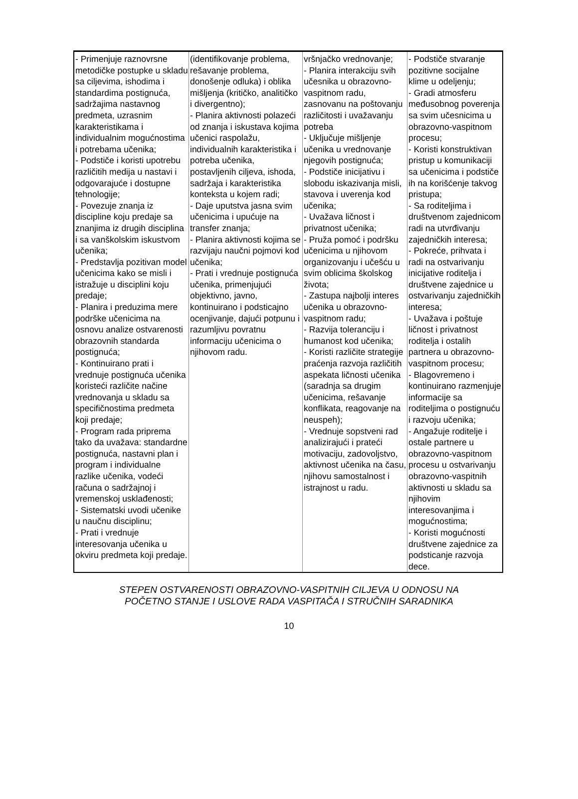| - Primenjuje raznovrsne metodičke postupke u skladu sa ciljevima, ishodima i standardima postignuća, sadržajima nastavnog predmeta, uzrasnim karakteristikama i individualnim mogućnostima i potrebama učenika; - Podstiče i koristi upotrebu različitih medija u nastavi i odgovarajuće i dostupne tehnologije; - Povezuje znanja iz discipline koju predaje sa znanjima iz drugih disciplina i sa vanškolskim iskustvom učenika; - Predstavlja pozitivan model učenicima kako se misli i istražuje u disciplini koju predaje; - Planira i preduzima mere podrške učenicima na osnovu analize ostvarenosti obrazovnih standarda postignuća; - Kontinuirano prati i vrednuje postignuća učenika koristeći različite načine vrednovanja u skladu sa specifičnostima predmeta koji predaje; - Program rada priprema tako da uvažava: standardne postignuća, nastavni plan i program i individualne razlike učenika, vodeći računa o sadržajnoj i vremenskoj usklađenosti; - Sistematski uvodi učenike u naučnu disciplinu; - Prati i vrednuje interesovanja učenika u okviru predmeta koji predaje. | (identifikovanje problema, rešavanje problema, donošenje odluka) i oblika mišljenja (kritičko, analitičko i divergentno); - Planira aktivnosti polazeći od znanja i iskustava kojima učenici raspolažu, individualnih karakteristika i potreba učenika, postavljenih ciljeva, ishoda, sadržaja i karakteristika konteksta u kojem radi; - Daje uputstva jasna svim učenicima i upućuje na transfer znanja; - Planira aktivnosti kojima se razvijaju naučni pojmovi kod učenika; - Prati i vrednuje postignuća učenika, primenjujući objektivno, javno, kontinuirano i podsticajno ocenjivanje, dajući potpunu i razumljivu povratnu informaciju učenicima o njihovom radu. | vršnjačko vrednovanje; - Planira interakciju svih učesnika u obrazovno-vaspitnom radu, zasnovanu na poštovanju različitosti i uvažavanju potreba - Uključuje mišljenje učenika u vrednovanje njegovih postignuća; - Podstiče inicijativu i slobodu iskazivanja misli, stavova i uverenja kod učenika; - Uvažava ličnost i privatnost učenika; - Pruža pomoć i podršku učenicima u njihovom organizovanju i učešću u svim oblicima školskog života; - Zastupa najbolji interes učenika u obrazovno-vaspitnom radu; - Razvija toleranciju i humanost kod učenika; - Koristi različite strategije praćenja razvoja različitih aspekata ličnosti učenika (saradnja sa drugim učenicima, rešavanje konflikata, reagovanje na neuspeh); - Vrednuje sopstveni rad analizirajući i prateći motivaciju, zadovoljstvo, aktivnost učenika na času, njihovu samostalnost i istrajnost u radu. | - Podstiče stvaranje pozitivne socijalne klime u odeljenju; - Gradi atmosferu međusobnog poverenja sa svim učesnicima u obrazovno-vaspitnom procesu; - Koristi konstruktivan pristup u komunikaciji sa učenicima i podstiče ih na korišćenje takvog pristupa; - Sa roditeljima i društvenom zajednicom radi na utvrđivanju zajedničkih interesa; - Pokreće, prihvata i radi na ostvarivanju inicijative roditelja i društvene zajednice u ostvarivanju zajedničkih interesa; - Uvažava i poštuje ličnost i privatnost roditelja i ostalih partnera u obrazovno-vaspitnom procesu; - Blagovremeno i kontinuirano razmenjuje informacije sa roditeljima o postignuću i razvoju učenika; - Angažuje roditelje i ostale partnere u obrazovno-vaspitnom procesu u ostvarivanju obrazovno-vaspitnih aktivnosti u skladu sa njihovim interesovanjima i mogućnostima; - Koristi mogućnosti društvene zajednice za podsticanje razvoja dece. |
STEPEN OSTVARENOSTI OBRAZOVNO-VASPITNIH CILJEVA U ODNOSU NA
POČETNO STANJE I USLOVE RADA VASPITAČA I STRUČNIH SARADNIKA
10